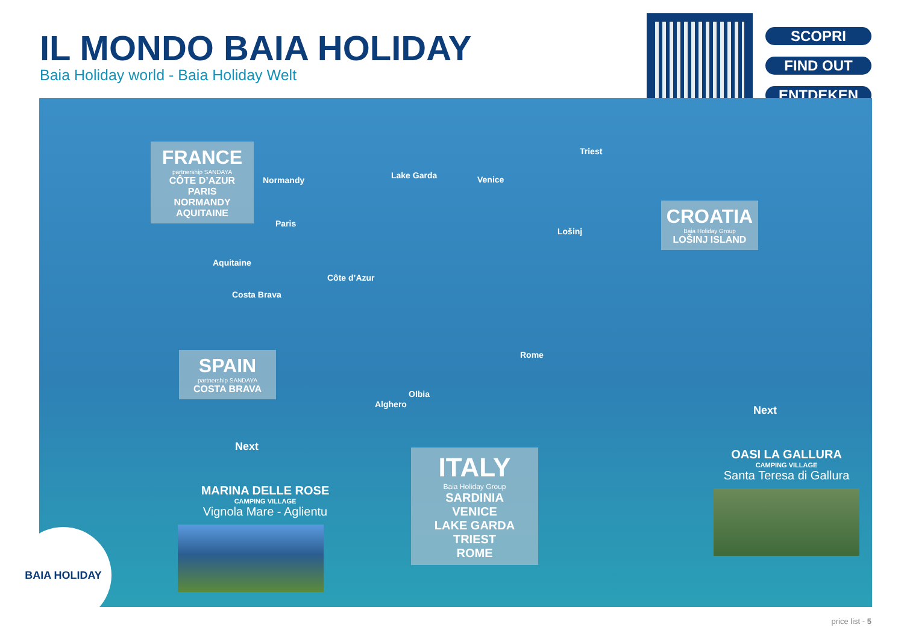IL MONDO BAIA HOLIDAY
Baia Holiday world - Baia Holiday Welt
SCOPRI
FIND OUT
ENTDEKEN
FRANCE
partnership SANDAYA
CÔTE D’AZUR
PARIS
NORMANDY
AQUITAINE
SPAIN
partnership SANDAYA
COSTA BRAVA
CROATIA
Baia Holiday Group
LOŠINJ ISLAND
ITALY
Baia Holiday Group
SARDINIA
VENICE
LAKE GARDA
TRIEST
ROME
Normandy
Paris
Aquitaine
Côte d’Azur
Costa Brava
Lake Garda Venice
Triest
Lošinj
Rome
Olbia
Alghero
MARINA DELLE ROSE
CAMPING VILLAGE
Vignola Mare - Aglientu
OASI LA GALLURA
CAMPING VILLAGE
Santa Teresa di Gallura
Next
Next
BAIA HOLIDAY
price list - 5